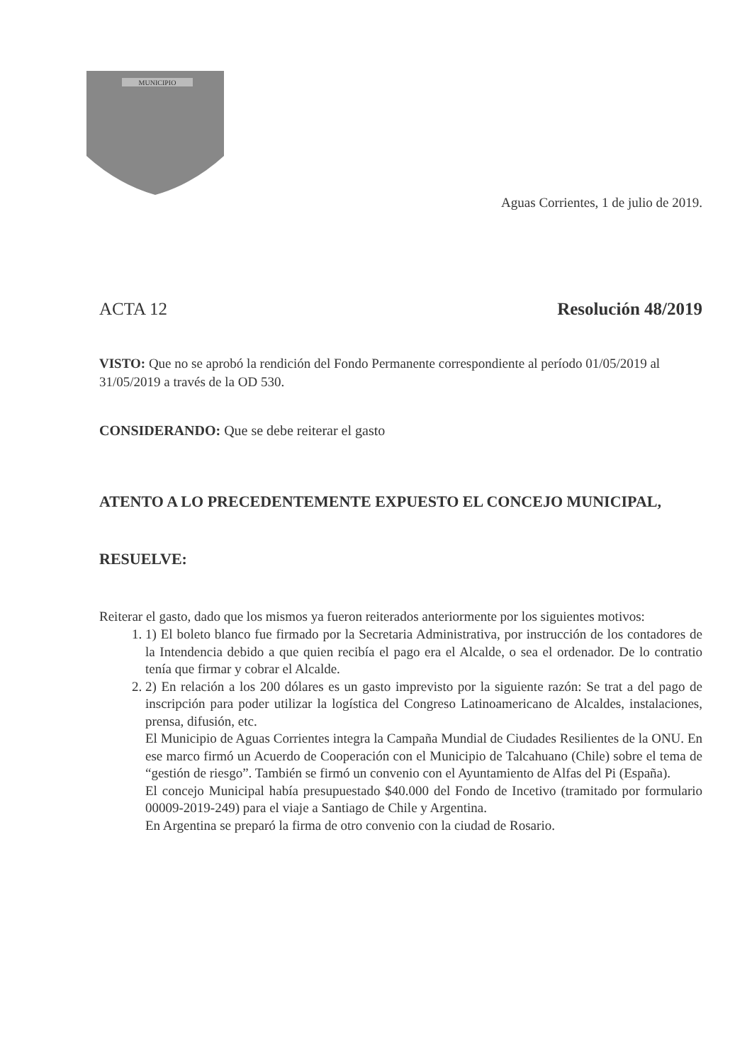MUNICIPIO
Aguas Corrientes, 1 de julio de 2019.
ACTA 12 Resolución 48/2019
VISTO: Que no se aprobó la rendición del Fondo Permanente correspondiente al período 01/05/2019 al 31/05/2019 a través de la OD 530.
CONSIDERANDO: Que se debe reiterar el gasto
ATENTO A LO PRECEDENTEMENTE EXPUESTO EL CONCEJO MUNICIPAL,
RESUELVE:
Reiterar el gasto, dado que los mismos ya fueron reiterados anteriormente por los siguientes motivos:
1. 1) El boleto blanco fue firmado por la Secretaria Administrativa, por instrucción de los contadores de la Intendencia debido a que quien recibía el pago era el Alcalde, o sea el ordenador. De lo contratio tenía que firmar y cobrar el Alcalde.
2. 2) En relación a los 200 dólares es un gasto imprevisto por la siguiente razón: Se trat a del pago de inscripción para poder utilizar la logística del Congreso Latinoamericano de Alcaldes, instalaciones, prensa, difusión, etc.
El Municipio de Aguas Corrientes integra la Campaña Mundial de Ciudades Resilientes de la ONU. En ese marco firmó un Acuerdo de Cooperación con el Municipio de Talcahuano (Chile) sobre el tema de “gestión de riesgo”. También se firmó un convenio con el Ayuntamiento de Alfas del Pi (España).
El concejo Municipal había presupuestado $40.000 del Fondo de Incetivo (tramitado por formulario 00009-2019-249) para el viaje a Santiago de Chile y Argentina.
En Argentina se preparó la firma de otro convenio con la ciudad de Rosario.